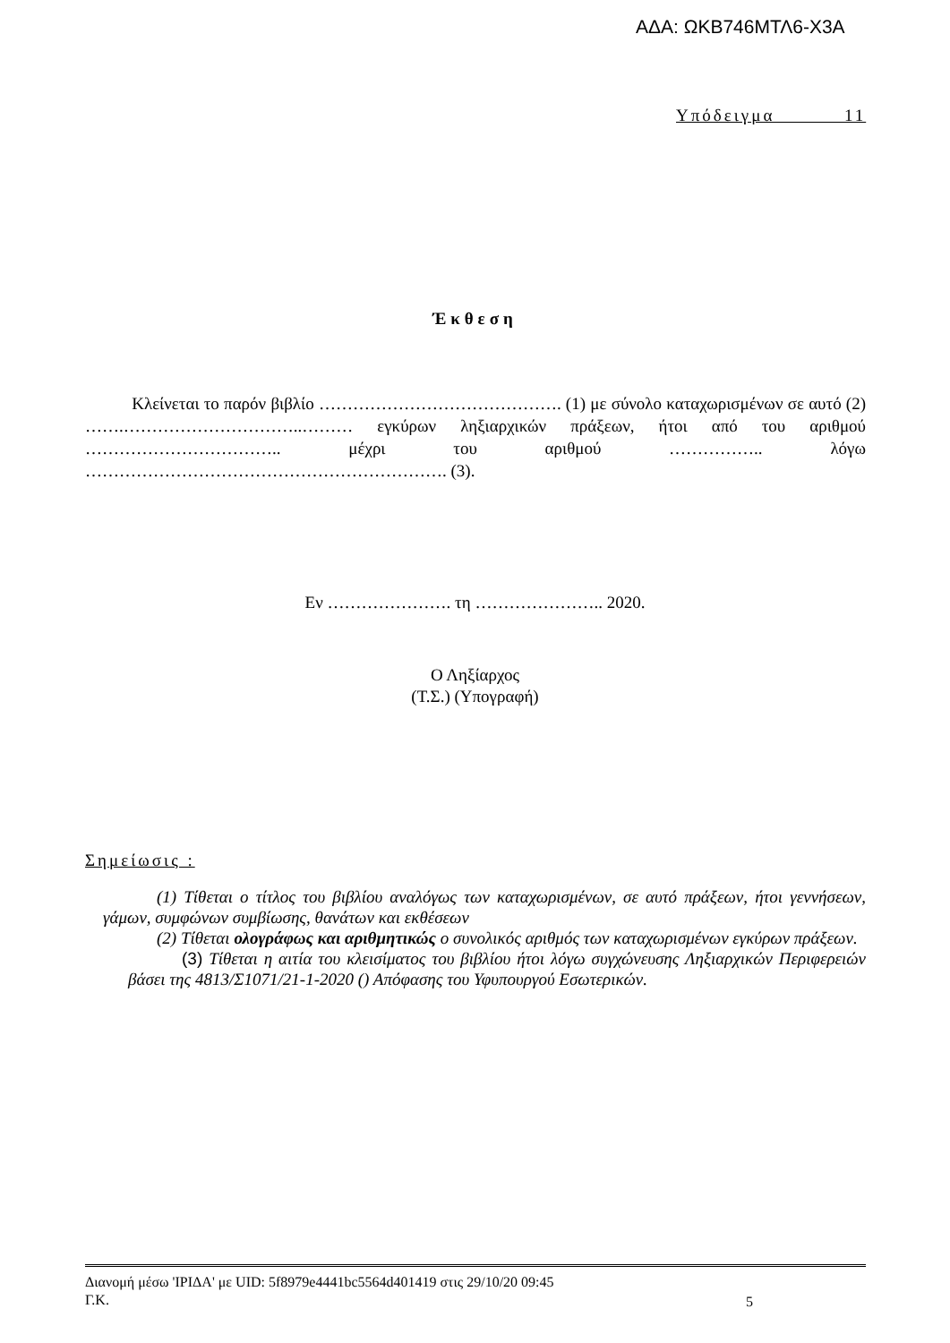ΑΔΑ: ΩΚΒ746ΜΤΛ6-Χ3Α
Υπόδειγμα 11
Έκθεση
Κλείνεται το παρόν βιβλίο ……………………………………. (1) με σύνολο καταχωρισμένων σε αυτό (2) …….…………………………..……… εγκύρων ληξιαρχικών πράξεων, ήτοι από του αριθμού …………………………….. μέχρι του αριθμού …………….. λόγω ………………………………………………………. (3).
Εν …………………. τη ………………….. 2020.
Ο Ληξίαρχος
(Τ.Σ.) (Υπογραφή)
Σημείωσις :
(1) Τίθεται ο τίτλος του βιβλίου αναλόγως των καταχωρισμένων, σε αυτό πράξεων, ήτοι γεννήσεων, γάμων, συμφώνων συμβίωσης, θανάτων και εκθέσεων
(2) Τίθεται ολογράφως και αριθμητικώς ο συνολικός αριθμός των καταχωρισμένων εγκύρων πράξεων.
(3) Τίθεται η αιτία του κλεισίματος του βιβλίου ήτοι λόγω συγχώνευσης Ληξιαρχικών Περιφερειών βάσει της 4813/Σ1071/21-1-2020 () Απόφασης του Υφυπουργού Εσωτερικών.
Διανομή μέσω 'ΙΡΙΔΑ' με UID: 5f8979e4441bc5564d401419 στις 29/10/20 09:45
Γ.Κ.
5